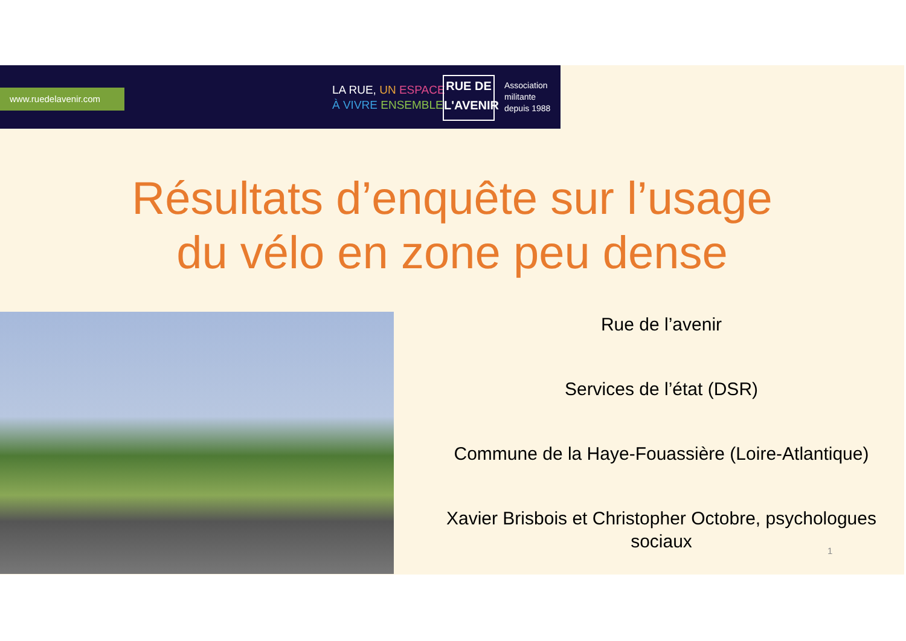www.ruedelavenir.com
LA RUE, UN ESPACE
À VIVRE ENSEMBLE
RUE DE
L'AVENIR
Association
militante
depuis 1988
Résultats d’enquête sur l’usage
du vélo en zone peu dense
Rue de l’avenir
Services de l’état (DSR)
Commune de la Haye-Fouassière (Loire-Atlantique)
Xavier Brisbois et Christopher Octobre, psychologues sociaux
1